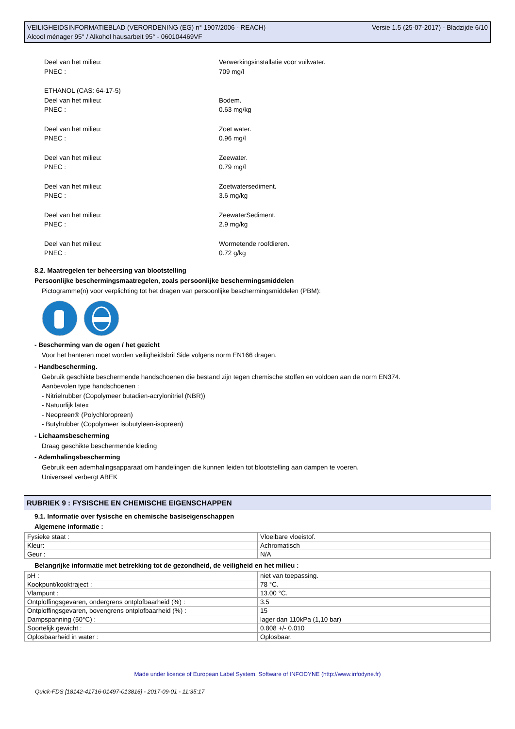VEILIGHEIDSINFORMATIEBLAD (VERORDENING (EG) n° 1907/2006 - REACH)
Alcool ménager 95° / Alkohol hausarbeit 95° - 060104469VF
Versie 1.5 (25-07-2017) - Bladzijde 6/10
Deel van het milieu: Verwerkingsinstallatie voor vuilwater.
PNEC : 709 mg/l
ETHANOL (CAS: 64-17-5)
Deel van het milieu: Bodem.
PNEC : 0.63 mg/kg
Deel van het milieu: Zoet water.
PNEC : 0.96 mg/l
Deel van het milieu: Zeewater.
PNEC : 0.79 mg/l
Deel van het milieu: Zoetwatersediment.
PNEC : 3.6 mg/kg
Deel van het milieu: ZeewaterSediment.
PNEC : 2.9 mg/kg
Deel van het milieu: Wormetende roofdieren.
PNEC : 0.72 g/kg
8.2. Maatregelen ter beheersing van blootstelling
Persoonlijke beschermingsmaatregelen, zoals persoonlijke beschermingsmiddelen
Pictogramme(n) voor verplichting tot het dragen van persoonlijke beschermingsmiddelen (PBM):
- Bescherming van de ogen / het gezicht
Voor het hanteren moet worden veiligheidsbril Side volgens norm EN166 dragen.
- Handbescherming.
Gebruik geschikte beschermende handschoenen die bestand zijn tegen chemische stoffen en voldoen aan de norm EN374.
Aanbevolen type handschoenen :
- Nitrielrubber (Copolymeer butadien-acrylonitriel (NBR))
- Natuurlijk latex
- Neopreen® (Polychloropreen)
- Butylrubber (Copolymeer isobutyleen-isopreen)
- Lichaamsbescherming
Draag geschikte beschermende kleding
- Ademhalingsbescherming
Gebruik een ademhalingsapparaat om handelingen die kunnen leiden tot blootstelling aan dampen te voeren.
Universeel verbergt ABEK
RUBRIEK 9 : FYSISCHE EN CHEMISCHE EIGENSCHAPPEN
9.1. Informatie over fysische en chemische basiseigenschappen
Algemene informatie :
| Fysieke staat : | Vloeibare vloeistof. |
| Kleur: | Achromatisch |
| Geur : | N/A |
Belangrijke informatie met betrekking tot de gezondheid, de veiligheid en het milieu :
| pH : | niet van toepassing. |
| Kookpunt/kooktraject : | 78 °C. |
| Vlampunt : | 13.00 °C. |
| Ontploffingsgevaren, ondergrens ontplofbaarheid (%) : | 3.5 |
| Ontploffingsgevaren, bovengrens ontplofbaarheid (%) : | 15 |
| Dampspanning (50°C) : | lager dan 110kPa (1,10 bar) |
| Soortelijk gewicht : | 0.808 +/- 0.010 |
| Oplosbaarheid in water : | Oplosbaar. |
Made under licence of European Label System, Software of INFODYNE (http://www.infodyne.fr)
Quick-FDS [18142-41716-01497-013816] - 2017-09-01 - 11:35:17